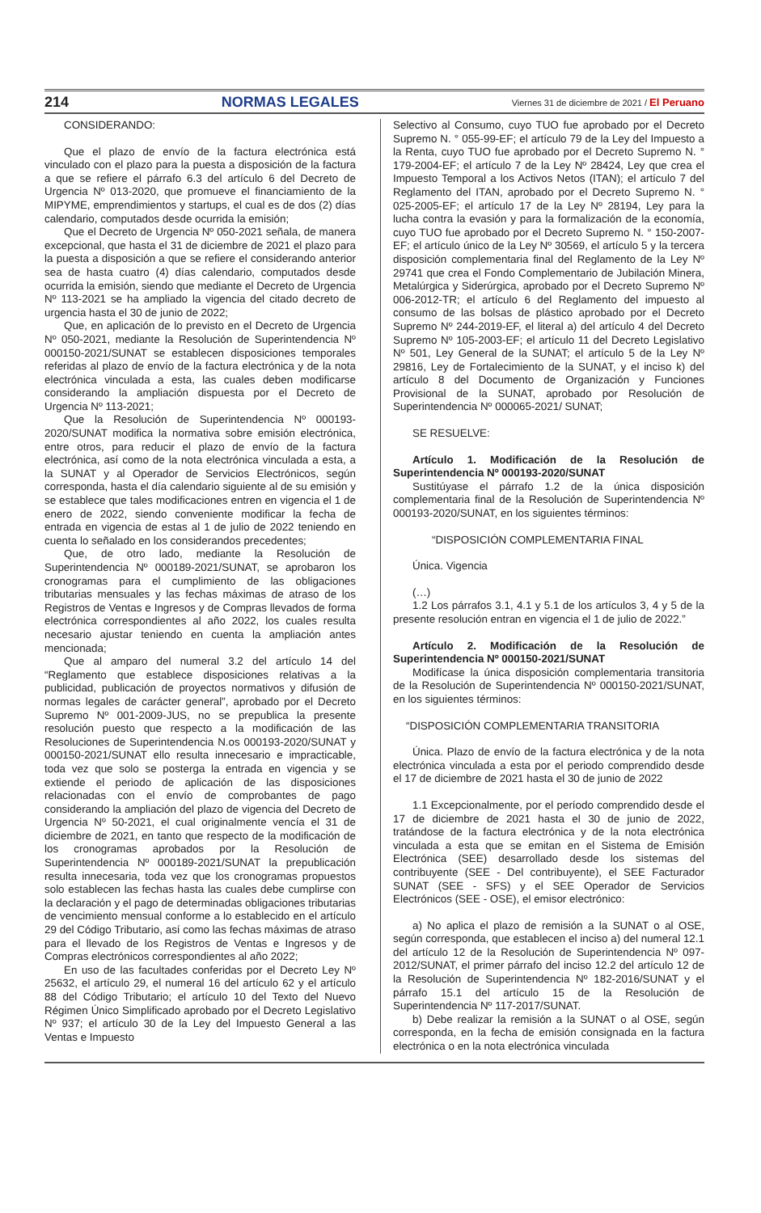214 NORMAS LEGALES Viernes 31 de diciembre de 2021 / El Peruano
CONSIDERANDO:
Que el plazo de envío de la factura electrónica está vinculado con el plazo para la puesta a disposición de la factura a que se refiere el párrafo 6.3 del artículo 6 del Decreto de Urgencia Nº 013-2020, que promueve el financiamiento de la MIPYME, emprendimientos y startups, el cual es de dos (2) días calendario, computados desde ocurrida la emisión;
Que el Decreto de Urgencia Nº 050-2021 señala, de manera excepcional, que hasta el 31 de diciembre de 2021 el plazo para la puesta a disposición a que se refiere el considerando anterior sea de hasta cuatro (4) días calendario, computados desde ocurrida la emisión, siendo que mediante el Decreto de Urgencia Nº 113-2021 se ha ampliado la vigencia del citado decreto de urgencia hasta el 30 de junio de 2022;
Que, en aplicación de lo previsto en el Decreto de Urgencia Nº 050-2021, mediante la Resolución de Superintendencia Nº 000150-2021/SUNAT se establecen disposiciones temporales referidas al plazo de envío de la factura electrónica y de la nota electrónica vinculada a esta, las cuales deben modificarse considerando la ampliación dispuesta por el Decreto de Urgencia Nº 113-2021;
Que la Resolución de Superintendencia Nº 000193-2020/SUNAT modifica la normativa sobre emisión electrónica, entre otros, para reducir el plazo de envío de la factura electrónica, así como de la nota electrónica vinculada a esta, a la SUNAT y al Operador de Servicios Electrónicos, según corresponda, hasta el día calendario siguiente al de su emisión y se establece que tales modificaciones entren en vigencia el 1 de enero de 2022, siendo conveniente modificar la fecha de entrada en vigencia de estas al 1 de julio de 2022 teniendo en cuenta lo señalado en los considerandos precedentes;
Que, de otro lado, mediante la Resolución de Superintendencia Nº 000189-2021/SUNAT, se aprobaron los cronogramas para el cumplimiento de las obligaciones tributarias mensuales y las fechas máximas de atraso de los Registros de Ventas e Ingresos y de Compras llevados de forma electrónica correspondientes al año 2022, los cuales resulta necesario ajustar teniendo en cuenta la ampliación antes mencionada;
Que al amparo del numeral 3.2 del artículo 14 del “Reglamento que establece disposiciones relativas a la publicidad, publicación de proyectos normativos y difusión de normas legales de carácter general”, aprobado por el Decreto Supremo Nº 001-2009-JUS, no se prepublica la presente resolución puesto que respecto a la modificación de las Resoluciones de Superintendencia N.os 000193-2020/SUNAT y 000150-2021/SUNAT ello resulta innecesario e impracticable, toda vez que solo se posterga la entrada en vigencia y se extiende el periodo de aplicación de las disposiciones relacionadas con el envío de comprobantes de pago considerando la ampliación del plazo de vigencia del Decreto de Urgencia Nº 50-2021, el cual originalmente vencía el 31 de diciembre de 2021, en tanto que respecto de la modificación de los cronogramas aprobados por la Resolución de Superintendencia Nº 000189-2021/SUNAT la prepublicación resulta innecesaria, toda vez que los cronogramas propuestos solo establecen las fechas hasta las cuales debe cumplirse con la declaración y el pago de determinadas obligaciones tributarias de vencimiento mensual conforme a lo establecido en el artículo 29 del Código Tributario, así como las fechas máximas de atraso para el llevado de los Registros de Ventas e Ingresos y de Compras electrónicos correspondientes al año 2022;
En uso de las facultades conferidas por el Decreto Ley Nº 25632, el artículo 29, el numeral 16 del artículo 62 y el artículo 88 del Código Tributario; el artículo 10 del Texto del Nuevo Régimen Único Simplificado aprobado por el Decreto Legislativo Nº 937; el artículo 30 de la Ley del Impuesto General a las Ventas e Impuesto
Selectivo al Consumo, cuyo TUO fue aprobado por el Decreto Supremo N. ° 055-99-EF; el artículo 79 de la Ley del Impuesto a la Renta, cuyo TUO fue aprobado por el Decreto Supremo N. ° 179-2004-EF; el artículo 7 de la Ley Nº 28424, Ley que crea el Impuesto Temporal a los Activos Netos (ITAN); el artículo 7 del Reglamento del ITAN, aprobado por el Decreto Supremo N. ° 025-2005-EF; el artículo 17 de la Ley Nº 28194, Ley para la lucha contra la evasión y para la formalización de la economía, cuyo TUO fue aprobado por el Decreto Supremo N. ° 150-2007-EF; el artículo único de la Ley Nº 30569, el artículo 5 y la tercera disposición complementaria final del Reglamento de la Ley Nº 29741 que crea el Fondo Complementario de Jubilación Minera, Metalúrgica y Siderúrgica, aprobado por el Decreto Supremo Nº 006-2012-TR; el artículo 6 del Reglamento del impuesto al consumo de las bolsas de plástico aprobado por el Decreto Supremo Nº 244-2019-EF, el literal a) del artículo 4 del Decreto Supremo Nº 105-2003-EF; el artículo 11 del Decreto Legislativo Nº 501, Ley General de la SUNAT; el artículo 5 de la Ley Nº 29816, Ley de Fortalecimiento de la SUNAT, y el inciso k) del artículo 8 del Documento de Organización y Funciones Provisional de la SUNAT, aprobado por Resolución de Superintendencia Nº 000065-2021/ SUNAT;
SE RESUELVE:
Artículo 1. Modificación de la Resolución de Superintendencia Nº 000193-2020/SUNAT
Sustitúyase el párrafo 1.2 de la única disposición complementaria final de la Resolución de Superintendencia Nº 000193-2020/SUNAT, en los siguientes términos:
“DISPOSICIÓN COMPLEMENTARIA FINAL
Única. Vigencia
(…)
1.2 Los párrafos 3.1, 4.1 y 5.1 de los artículos 3, 4 y 5 de la presente resolución entran en vigencia el 1 de julio de 2022.”
Artículo 2. Modificación de la Resolución de Superintendencia Nº 000150-2021/SUNAT
Modifícase la única disposición complementaria transitoria de la Resolución de Superintendencia Nº 000150-2021/SUNAT, en los siguientes términos:
“DISPOSICIÓN COMPLEMENTARIA TRANSITORIA
Única. Plazo de envío de la factura electrónica y de la nota electrónica vinculada a esta por el periodo comprendido desde el 17 de diciembre de 2021 hasta el 30 de junio de 2022
1.1 Excepcionalmente, por el período comprendido desde el 17 de diciembre de 2021 hasta el 30 de junio de 2022, tratándose de la factura electrónica y de la nota electrónica vinculada a esta que se emitan en el Sistema de Emisión Electrónica (SEE) desarrollado desde los sistemas del contribuyente (SEE - Del contribuyente), el SEE Facturador SUNAT (SEE - SFS) y el SEE Operador de Servicios Electrónicos (SEE - OSE), el emisor electrónico:
a) No aplica el plazo de remisión a la SUNAT o al OSE, según corresponda, que establecen el inciso a) del numeral 12.1 del artículo 12 de la Resolución de Superintendencia Nº 097-2012/SUNAT, el primer párrafo del inciso 12.2 del artículo 12 de la Resolución de Superintendencia Nº 182-2016/SUNAT y el párrafo 15.1 del artículo 15 de la Resolución de Superintendencia Nº 117-2017/SUNAT.
b) Debe realizar la remisión a la SUNAT o al OSE, según corresponda, en la fecha de emisión consignada en la factura electrónica o en la nota electrónica vinculada